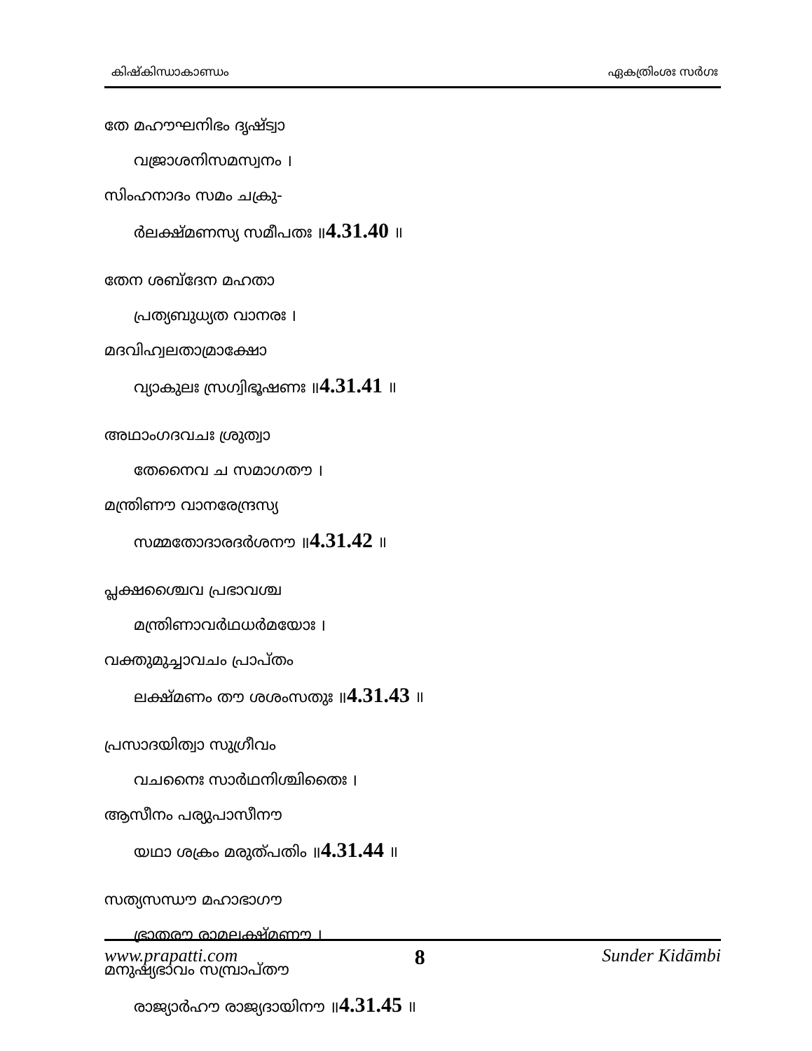കിഷ്കിന്ധാകാണ്ഡം ഏകത്രിംശഃ സർഗഃ
തേ മഹൗഘനിഭം ദൃഷ്ട്വാ
വജ്രാശനിസമസ്വനം ।
സിംഹനാദം സമം ചക്രു-
ർലക്ഷ്മണസ്യ സമീപതഃ ॥4.31.40 ॥
തേന ശബ്ദേന മഹതാ
പ്രത്യബുധ്യത വാനരഃ ।
മദവിഹ്വലതാമ്രാക്ഷോ
വ്യാകുലഃ സ്രഗ്വിഭൂഷണഃ ॥4.31.41 ॥
അഥാംഗദവചഃ ശ്രുത്വാ
തേനൈവ ച സമാഗതൗ ।
മന്ത്രിണൗ വാനരേന്ദ്രസ്യ
സമ്മതോദാരദർശനൗ ॥4.31.42 ॥
പ്ലക്ഷശ്ചൈവ പ്രഭാവശ്ച
മന്ത്രിണാവർഥധർമയോഃ ।
വക്തുമുച്ചാവചം പ്രാപ്തം
ലക്ഷ്മണം തൗ ശശംസതുഃ ॥4.31.43 ॥
പ്രസാദയിത്വാ സുഗ്രീവം
വചനൈഃ സാർഥനിശ്ചിതൈഃ ।
ആസീനം പര്യുപാസീനൗ
യഥാ ശക്രം മരുത്പതിം ॥4.31.44 ॥
സത്യസന്ധൗ മഹാഭാഗൗ
ഭ്രാതരൗ രാമലക്ഷ്മണൗ ।
മനുഷ്യഭാവം സമ്പ്രാപ്തൗ
രാജ്യാർഹൗ രാജ്യദായിനൗ ॥4.31.45 ॥
www.prapatti.com 8 Sunder Kidāmbi